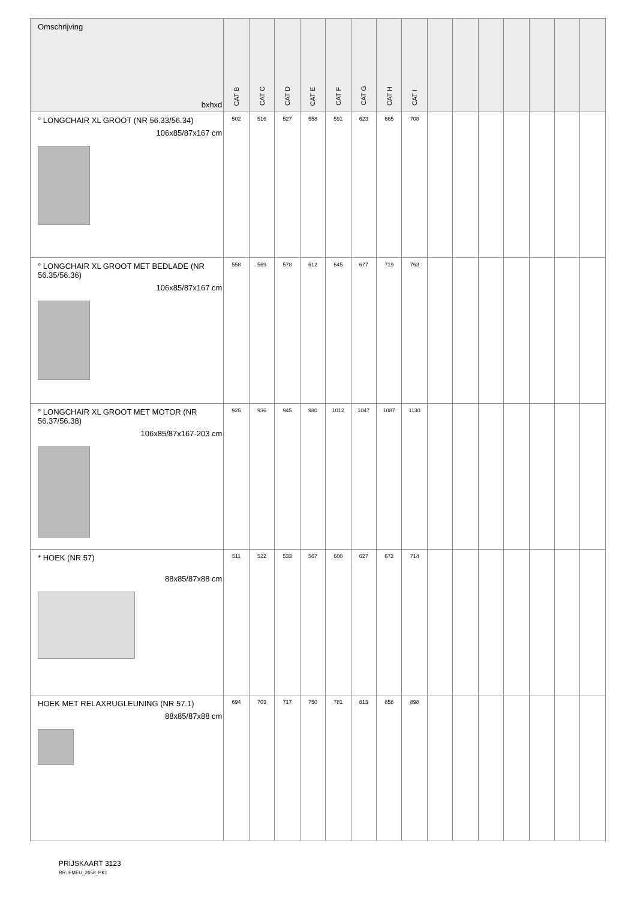| Omschrijving bxhxd | CAT B | CAT C | CAT D | CAT E | CAT F | CAT G | CAT H | CAT I | | | | | | | |
| --- | --- | --- | --- | --- | --- | --- | --- | --- | --- | --- | --- | --- | --- | --- | --- |
| ° LONGCHAIR XL GROOT (NR 56.33/56.34) 106x85/87x167 cm | 502 | 516 | 527 | 558 | 591 | 623 | 665 | 708 | | | | | | | |
| ° LONGCHAIR XL GROOT MET BEDLADE (NR 56.35/56.36) 106x85/87x167 cm | 558 | 569 | 578 | 612 | 645 | 677 | 719 | 763 | | | | | | | |
| ° LONGCHAIR XL GROOT MET MOTOR (NR 56.37/56.38) 106x85/87x167-203 cm | 925 | 936 | 945 | 980 | 1012 | 1047 | 1087 | 1130 | | | | | | | |
| * HOEK (NR 57) 88x85/87x88 cm | 511 | 522 | 533 | 567 | 600 | 627 | 672 | 714 | | | | | | | |
| HOEK MET RELAXRUGLEUNING (NR 57.1) 88x85/87x88 cm | 694 | 703 | 717 | 750 | 781 | 813 | 858 | 898 | | | | | | | |
PRIJSKAART 3123
RR: EMEU_2658_PK1